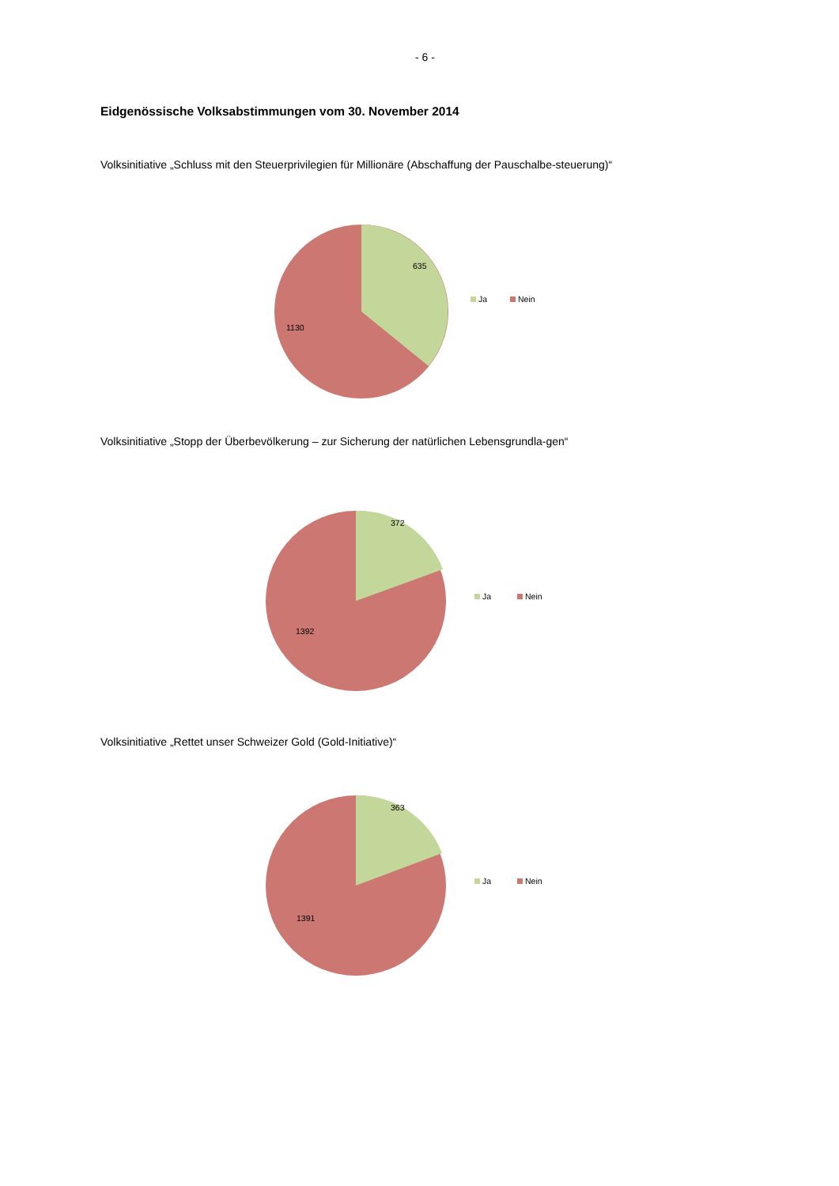- 6 -
Eidgenössische Volksabstimmungen vom 30. November 2014
Volksinitiative „Schluss mit den Steuerprivilegien für Millionäre (Abschaffung der Pauschalbe-steuerung)“
635
1130
Ja Nein
Volksinitiative „Stopp der Überbevölkerung – zur Sicherung der natürlichen Lebensgrundla-gen“
372
1392
Ja Nein
Volksinitiative „Rettet unser Schweizer Gold (Gold-Initiative)“
363
1391
Ja Nein